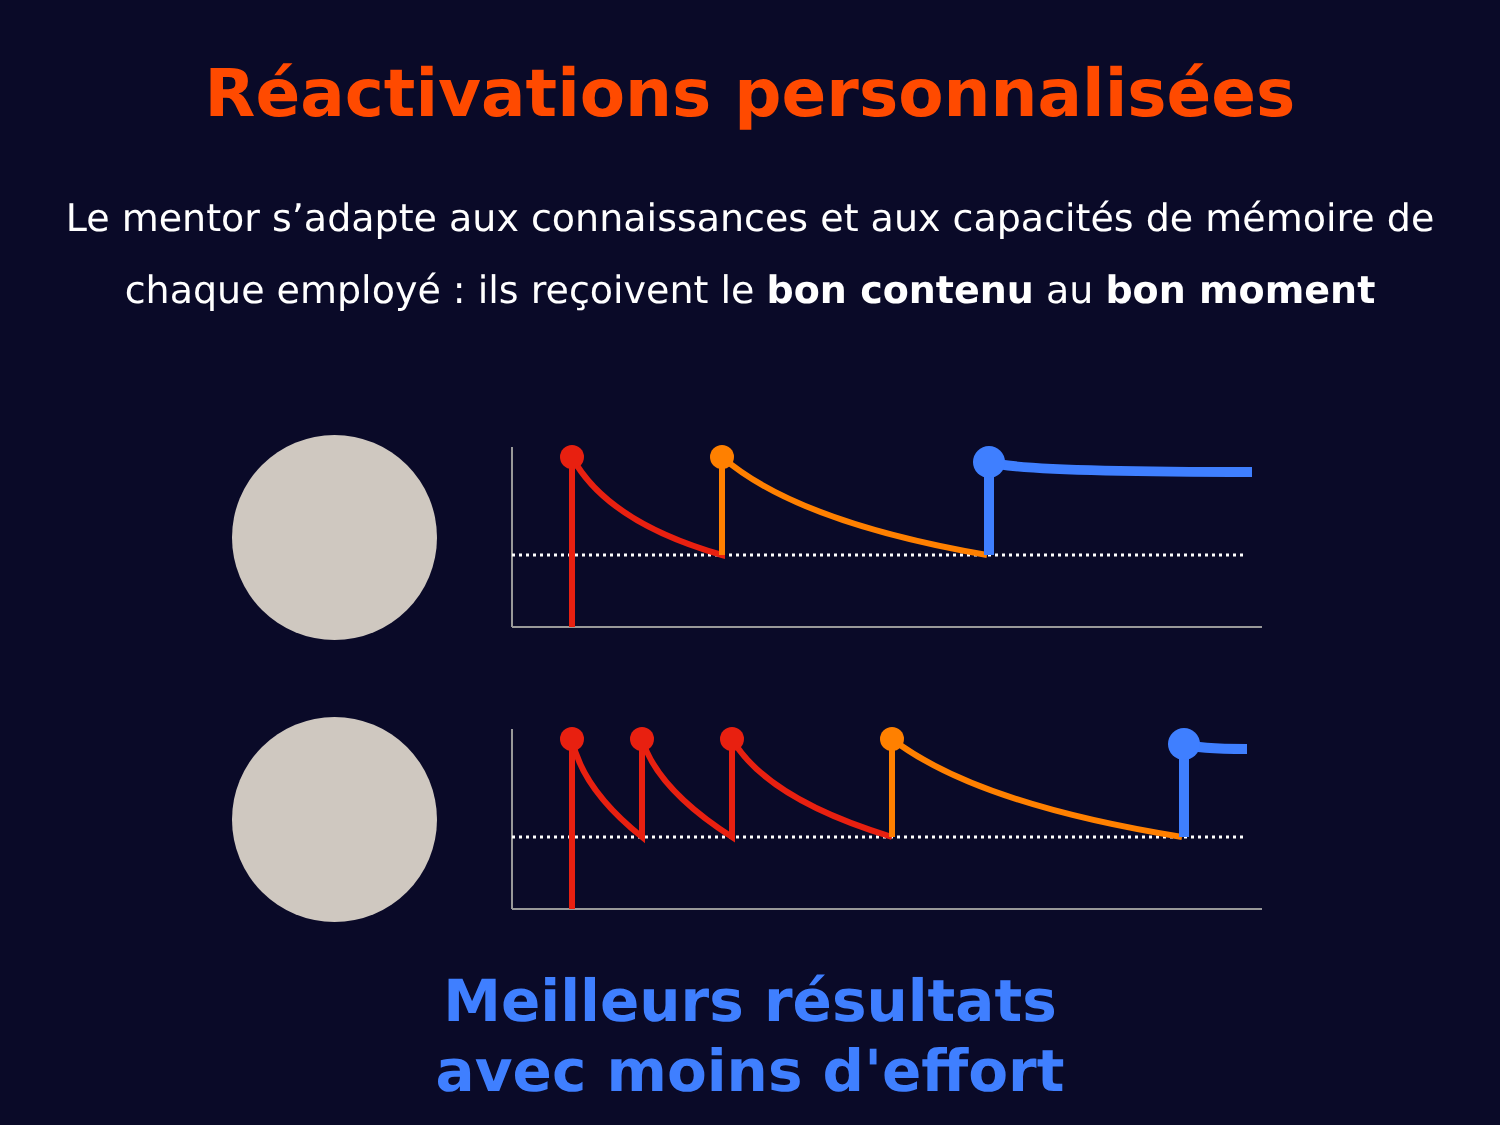Réactivations personnalisées
Le mentor s’adapte aux connaissances et aux capacités de mémoire de chaque employé : ils reçoivent le bon contenu au bon moment
Meilleurs résultats
avec moins d'effort